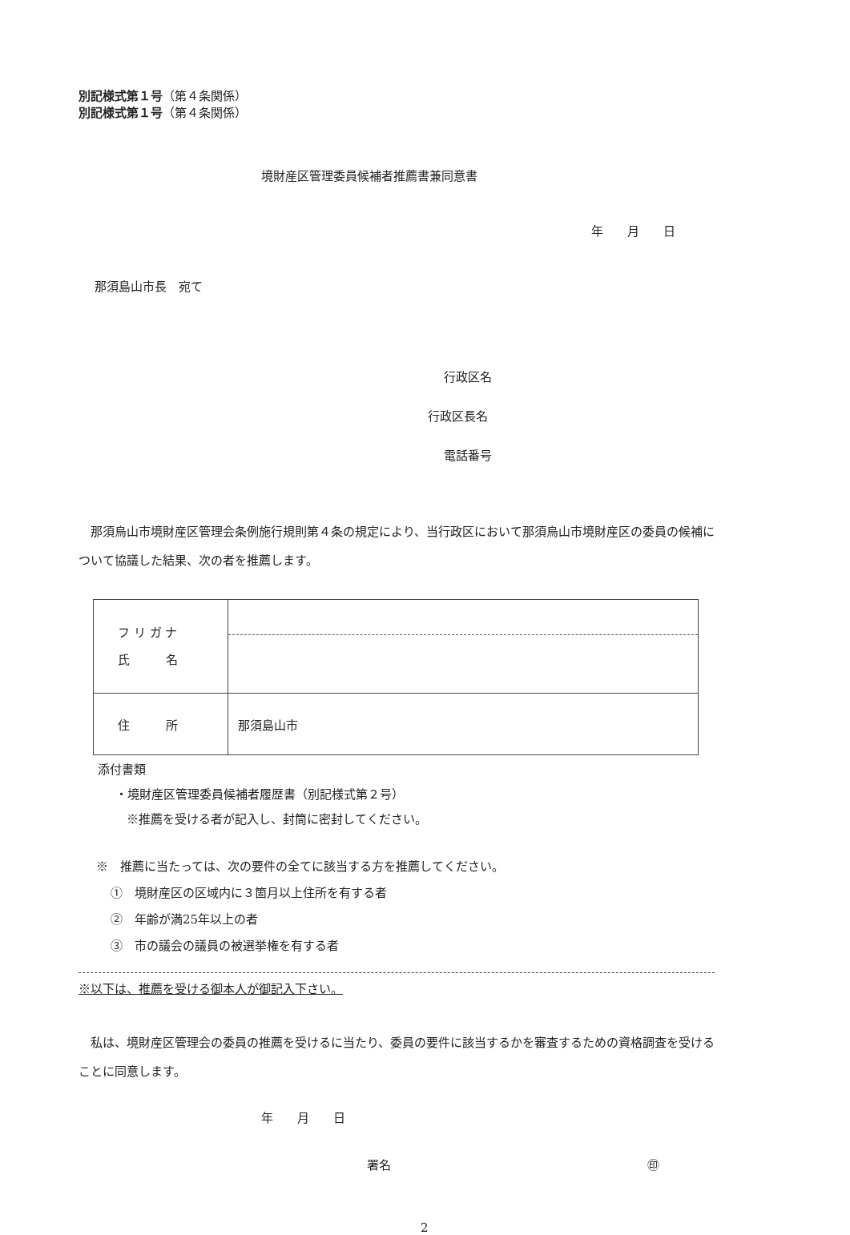別記様式第１号（第４条関係）
別記様式第１号（第４条関係）
境財産区管理委員候補者推薦書兼同意書
年　　月　　日
那須島山市長　宛て
行政区名
行政区長名
電話番号
　那須烏山市境財産区管理会条例施行規則第４条の規定により、当行政区において那須烏山市境財産区の委員の候補について協議した結果、次の者を推薦します。
| フ リ ガ ナ 氏 名 | |
| 住 所 | 那須島山市 |
添付書類
・境財産区管理委員候補者履歴書（別記様式第２号）
※推薦を受ける者が記入し、封筒に密封してください。
※　推薦に当たっては、次の要件の全てに該当する方を推薦してください。
①　境財産区の区域内に３箇月以上住所を有する者
②　年齢が満25年以上の者
③　市の議会の議員の被選挙権を有する者
※以下は、推薦を受ける御本人が御記入下さい。
　私は、境財産区管理会の委員の推薦を受けるに当たり、委員の要件に該当するかを審査するための資格調査を受けることに同意します。
年　　月　　日
署名 ㊞
2